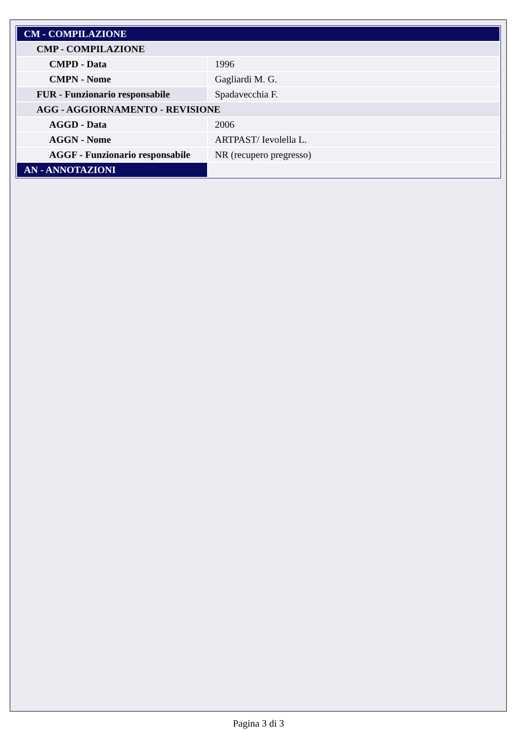| CM - COMPILAZIONE | |
| CMP - COMPILAZIONE | |
| CMPD - Data | 1996 |
| CMPN - Nome | Gagliardi M. G. |
| FUR - Funzionario responsabile | Spadavecchia F. |
| AGG - AGGIORNAMENTO - REVISIONE | |
| AGGD - Data | 2006 |
| AGGN - Nome | ARTPAST/ Ievolella L. |
| AGGF - Funzionario responsabile | NR (recupero pregresso) |
| AN - ANNOTAZIONI | |
Pagina 3 di 3